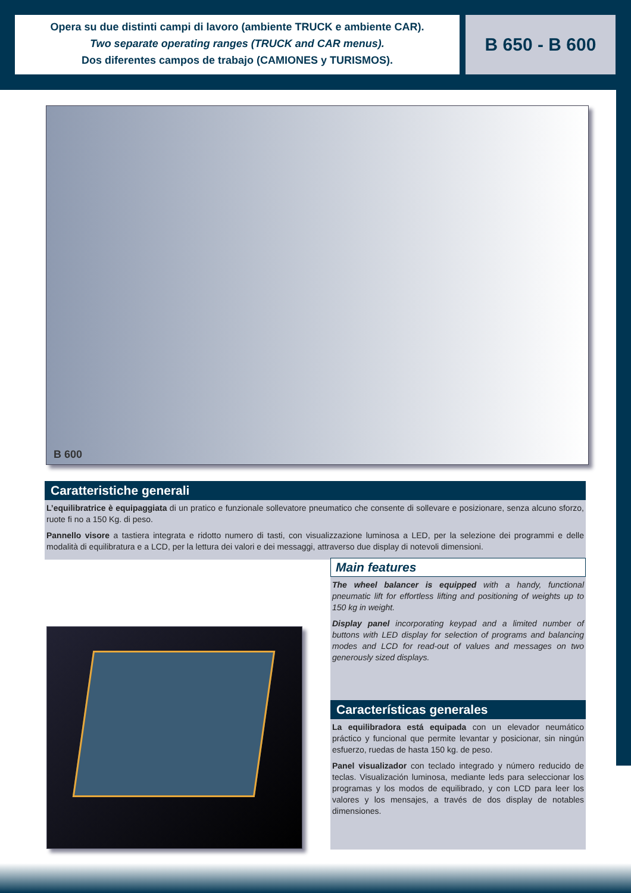Opera su due distinti campi di lavoro (ambiente TRUCK e ambiente CAR).
Two separate operating ranges (TRUCK and CAR menus).
Dos diferentes campos de trabajo (CAMIONES y TURISMOS).
B 650 - B 600
B 600
Caratteristiche generali
L’equilibratrice è equipaggiata di un pratico e funzionale sollevatore pneumatico che consente di sollevare e posizionare, senza alcuno sforzo, ruote fi no a 150 Kg. di peso.
Pannello visore a tastiera integrata e ridotto numero di tasti, con visualizzazione luminosa a LED, per la selezione dei programmi e delle modalità di equilibratura e a LCD, per la lettura dei valori e dei messaggi, attraverso due display di notevoli dimensioni.
Main features
The wheel balancer is equipped with a handy, functional pneumatic lift for effortless lifting and positioning of weights up to 150 kg in weight.
Display panel incorporating keypad and a limited number of buttons with LED display for selection of programs and balancing modes and LCD for read-out of values and messages on two generously sized displays.
Características generales
La equilibradora está equipada con un elevador neumático práctico y funcional que permite levantar y posicionar, sin ningún esfuerzo, ruedas de hasta 150 kg. de peso.
Panel visualizador con teclado integrado y número reducido de teclas. Visualización luminosa, mediante leds para seleccionar los programas y los modos de equilibrado, y con LCD para leer los valores y los mensajes, a través de dos display de notables dimensiones.